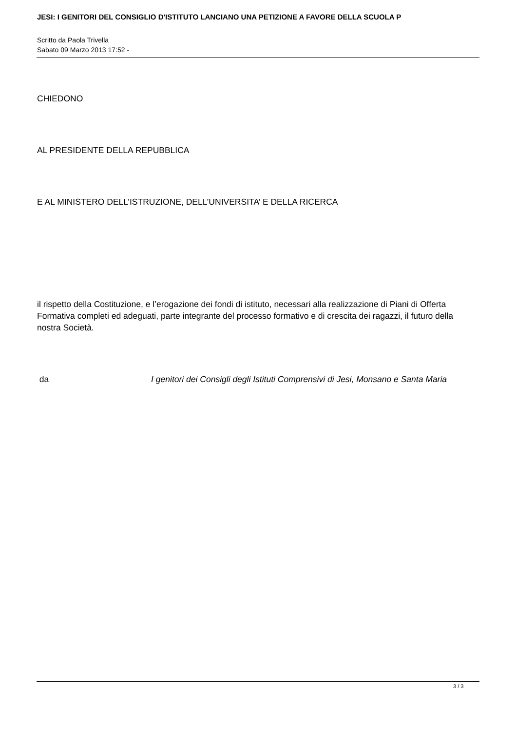JESI: I GENITORI DEL CONSIGLIO D'ISTITUTO LANCIANO UNA PETIZIONE A FAVORE DELLA SCUOLA P
Scritto da Paola Trivella
Sabato 09 Marzo 2013 17:52 -
CHIEDONO
AL PRESIDENTE DELLA REPUBBLICA
E AL MINISTERO DELL’ISTRUZIONE, DELL’UNIVERSITA’ E DELLA RICERCA
il rispetto della Costituzione, e l’erogazione dei fondi di istituto, necessari alla realizzazione di Piani di Offerta Formativa completi ed adeguati, parte integrante del processo formativo e di crescita dei ragazzi, il futuro della nostra Società.
da I genitori dei Consigli degli Istituti Comprensivi di Jesi, Monsano e Santa Maria
3 / 3